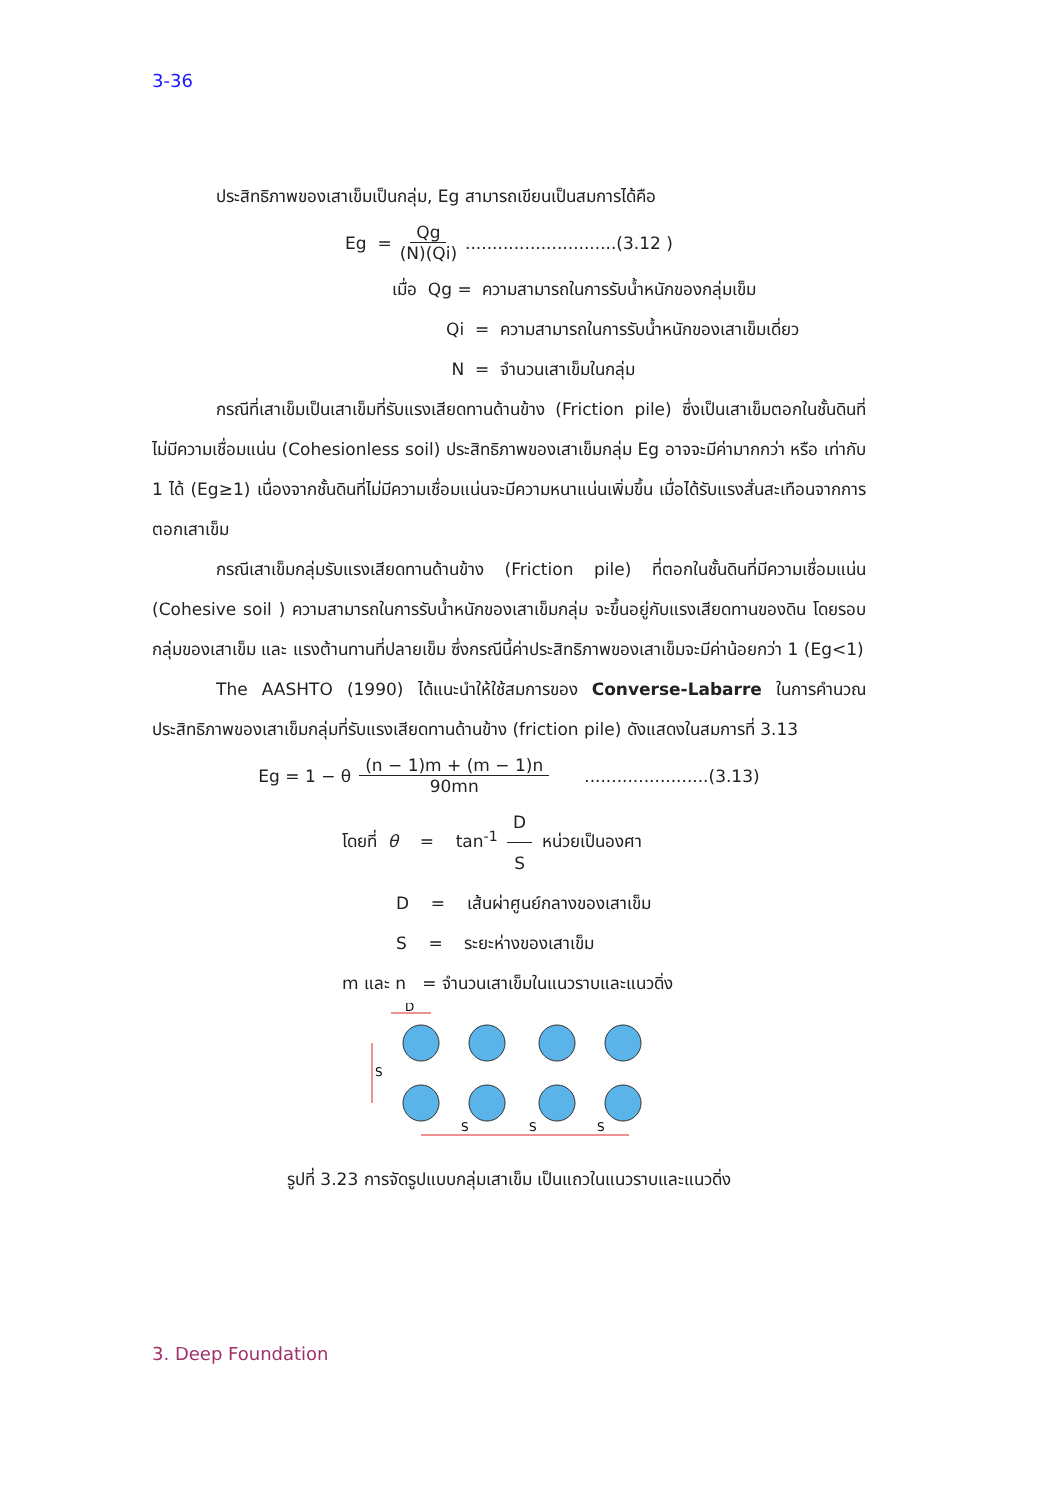3-36
ประสิทธิภาพของเสาเข็มเป็นกลุ่ม, Eg สามารถเขียนเป็นสมการได้คือ
Eg = Qg (N)(Qi) ............................(3.12 )
เมื่อ Qg = ความสามารถในการรับน้ำหนักของกลุ่มเข็ม
Qi = ความสามารถในการรับน้ำหนักของเสาเข็มเดี่ยว
N = จำนวนเสาเข็มในกลุ่ม
กรณีที่เสาเข็มเป็นเสาเข็มที่รับแรงเสียดทานด้านข้าง (Friction pile) ซึ่งเป็นเสาเข็มตอกในชั้นดินที่ไม่มีความเชื่อมแน่น (Cohesionless soil) ประสิทธิภาพของเสาเข็มกลุ่ม Eg อาจจะมีค่ามากกว่า หรือ เท่ากับ 1 ได้ (Eg≥1) เนื่องจากชั้นดินที่ไม่มีความเชื่อมแน่นจะมีความหนาแน่นเพิ่มขึ้น เมื่อได้รับแรงสั่นสะเทือนจากการตอกเสาเข็ม
กรณีเสาเข็มกลุ่มรับแรงเสียดทานด้านข้าง (Friction pile) ที่ตอกในชั้นดินที่มีความเชื่อมแน่น (Cohesive soil ) ความสามารถในการรับน้ำหนักของเสาเข็มกลุ่ม จะขึ้นอยู่กับแรงเสียดทานของดิน โดยรอบกลุ่มของเสาเข็ม และ แรงต้านทานที่ปลายเข็ม ซึ่งกรณีนี้ค่าประสิทธิภาพของเสาเข็มจะมีค่าน้อยกว่า 1 (Eg<1)
The AASHTO (1990) ได้แนะนำให้ใช้สมการของ Converse-Labarre ในการคำนวณประสิทธิภาพของเสาเข็มกลุ่มที่รับแรงเสียดทานด้านข้าง (friction pile) ดังแสดงในสมการที่ 3.13
Eg = 1 − θ (n − 1)m + (m − 1)n 90mn .......................(3.13)
โดยที่ θ = tan<sup>-1</sup> D S หน่วยเป็นองศา
D = เส้นผ่าศูนย์กลางของเสาเข็ม
S = ระยะห่างของเสาเข็ม
m และ n = จำนวนเสาเข็มในแนวราบและแนวดิ่ง
D
S
S
S
S
รูปที่ 3.23 การจัดรูปแบบกลุ่มเสาเข็ม เป็นแถวในแนวราบและแนวดิ่ง
3. Deep Foundation